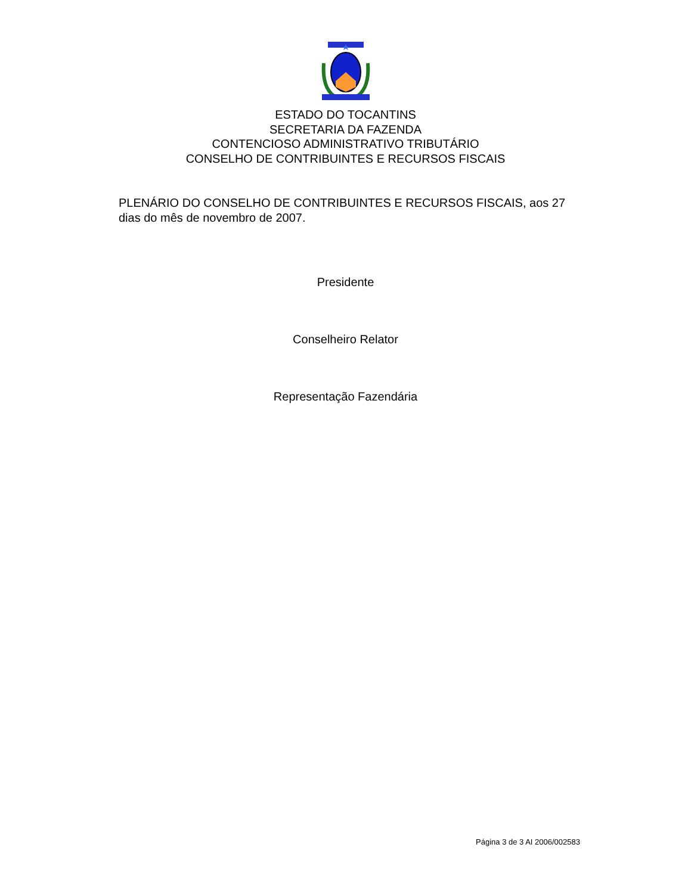ESTADO DO TOCANTINS
SECRETARIA DA FAZENDA
CONTENCIOSO ADMINISTRATIVO TRIBUTÁRIO
CONSELHO DE CONTRIBUINTES E RECURSOS FISCAIS
PLENÁRIO DO CONSELHO DE CONTRIBUINTES E RECURSOS FISCAIS, aos 27 dias do mês de novembro de 2007.
Presidente
Conselheiro Relator
Representação Fazendária
Página 3 de 3 AI 2006/002583